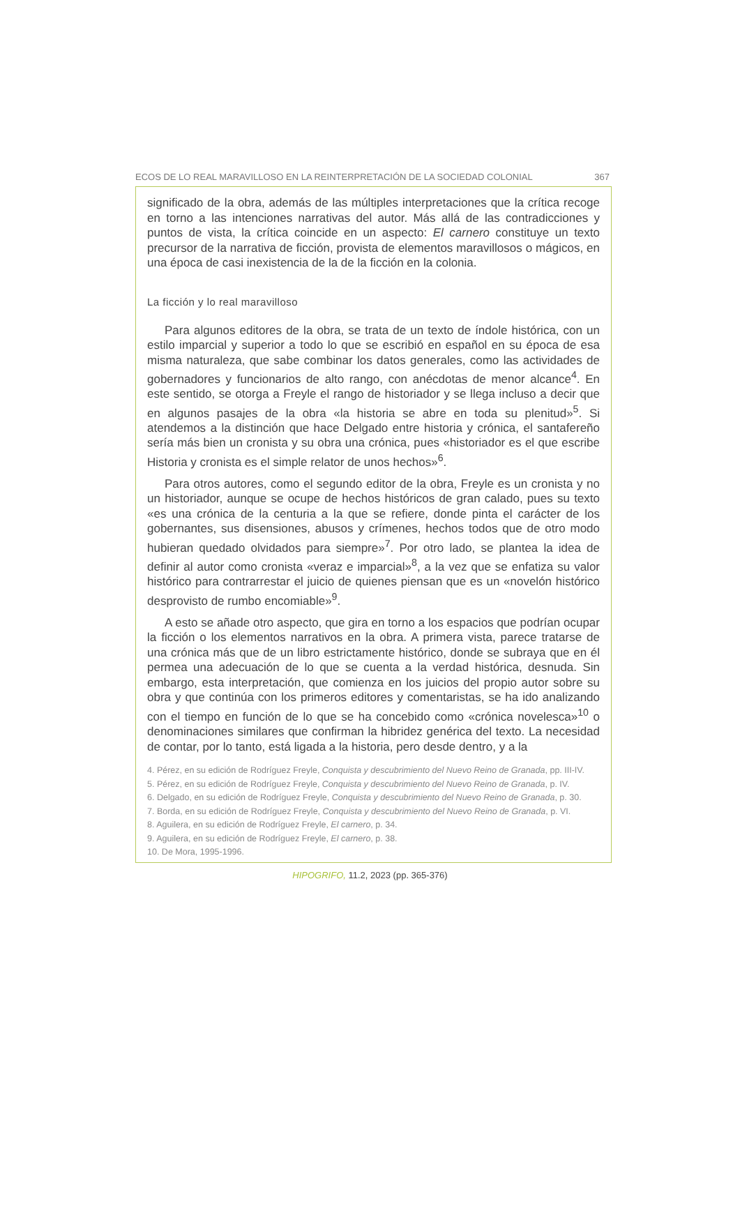ECOS DE LO REAL MARAVILLOSO EN LA REINTERPRETACIÓN DE LA SOCIEDAD COLONIAL 367
significado de la obra, además de las múltiples interpretaciones que la crítica recoge en torno a las intenciones narrativas del autor. Más allá de las contradicciones y puntos de vista, la crítica coincide en un aspecto: El carnero constituye un texto precursor de la narrativa de ficción, provista de elementos maravillosos o mágicos, en una época de casi inexistencia de la de la ficción en la colonia.
La ficción y lo real maravilloso
Para algunos editores de la obra, se trata de un texto de índole histórica, con un estilo imparcial y superior a todo lo que se escribió en español en su época de esa misma naturaleza, que sabe combinar los datos generales, como las actividades de gobernadores y funcionarios de alto rango, con anécdotas de menor alcance<sup>4</sup>. En este sentido, se otorga a Freyle el rango de historiador y se llega incluso a decir que en algunos pasajes de la obra «la historia se abre en toda su plenitud»<sup>5</sup>. Si atendemos a la distinción que hace Delgado entre historia y crónica, el santafereño sería más bien un cronista y su obra una crónica, pues «historiador es el que escribe Historia y cronista es el simple relator de unos hechos»<sup>6</sup>.
Para otros autores, como el segundo editor de la obra, Freyle es un cronista y no un historiador, aunque se ocupe de hechos históricos de gran calado, pues su texto «es una crónica de la centuria a la que se refiere, donde pinta el carácter de los gobernantes, sus disensiones, abusos y crímenes, hechos todos que de otro modo hubieran quedado olvidados para siempre»<sup>7</sup>. Por otro lado, se plantea la idea de definir al autor como cronista «veraz e imparcial»<sup>8</sup>, a la vez que se enfatiza su valor histórico para contrarrestar el juicio de quienes piensan que es un «novelón histórico desprovisto de rumbo encomiable»<sup>9</sup>.
A esto se añade otro aspecto, que gira en torno a los espacios que podrían ocupar la ficción o los elementos narrativos en la obra. A primera vista, parece tratarse de una crónica más que de un libro estrictamente histórico, donde se subraya que en él permea una adecuación de lo que se cuenta a la verdad histórica, desnuda. Sin embargo, esta interpretación, que comienza en los juicios del propio autor sobre su obra y que continúa con los primeros editores y comentaristas, se ha ido analizando con el tiempo en función de lo que se ha concebido como «crónica novelesca»<sup>10</sup> o denominaciones similares que confirman la hibridez genérica del texto. La necesidad de contar, por lo tanto, está ligada a la historia, pero desde dentro, y a la
4. Pérez, en su edición de Rodríguez Freyle, Conquista y descubrimiento del Nuevo Reino de Granada, pp. III-IV.
5. Pérez, en su edición de Rodríguez Freyle, Conquista y descubrimiento del Nuevo Reino de Granada, p. IV.
6. Delgado, en su edición de Rodríguez Freyle, Conquista y descubrimiento del Nuevo Reino de Granada, p. 30.
7. Borda, en su edición de Rodríguez Freyle, Conquista y descubrimiento del Nuevo Reino de Granada, p. VI.
8. Aguilera, en su edición de Rodríguez Freyle, El carnero, p. 34.
9. Aguilera, en su edición de Rodríguez Freyle, El carnero, p. 38.
10. De Mora, 1995-1996.
HIPOGRIFO, 11.2, 2023 (pp. 365-376)